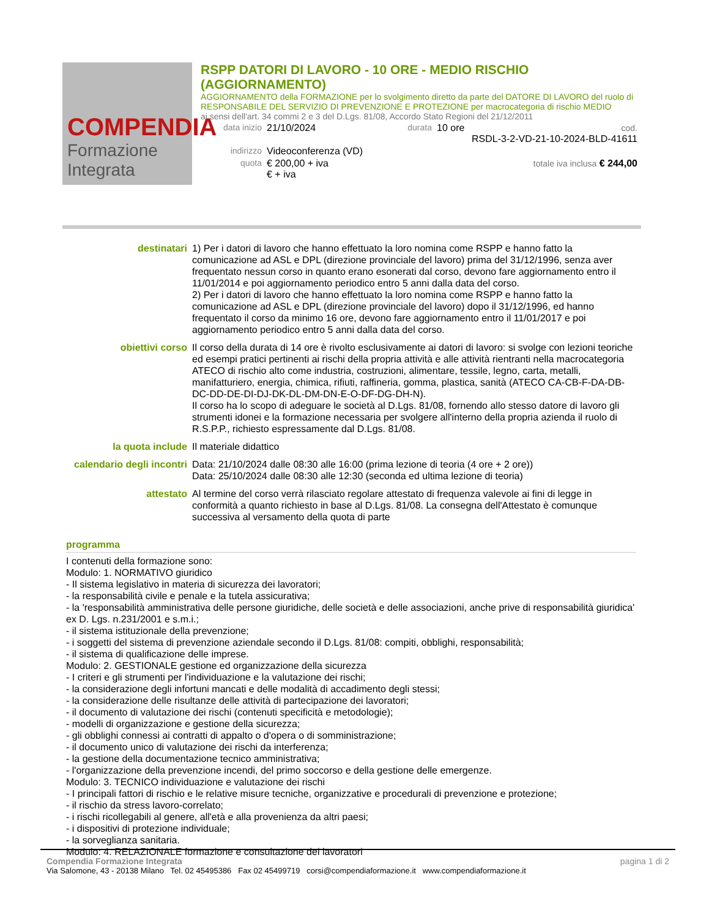COMPENDIA
Formazione Integrata
RSPP DATORI DI LAVORO - 10 ORE - MEDIO RISCHIO (AGGIORNAMENTO)
AGGIORNAMENTO della FORMAZIONE per lo svolgimento diretto da parte del DATORE DI LAVORO del ruolo di RESPONSABILE DEL SERVIZIO DI PREVENZIONE E PROTEZIONE per macrocategoria di rischio MEDIO
ai sensi dell'art. 34 commi 2 e 3 del D.Lgs. 81/08, Accordo Stato Regioni del 21/12/2011
data inizio 21/10/2024 durata 10 ore cod.
RSDL-3-2-VD-21-10-2024-BLD-41611
indirizzo Videoconferenza (VD)
quota € 200,00 + iva
€ + iva totale iva inclusa € 244,00
destinatari 1) Per i datori di lavoro che hanno effettuato la loro nomina come RSPP e hanno fatto la comunicazione ad ASL e DPL (direzione provinciale del lavoro) prima del 31/12/1996, senza aver frequentato nessun corso in quanto erano esonerati dal corso, devono fare aggiornamento entro il 11/01/2014 e poi aggiornamento periodico entro 5 anni dalla data del corso.
2) Per i datori di lavoro che hanno effettuato la loro nomina come RSPP e hanno fatto la comunicazione ad ASL e DPL (direzione provinciale del lavoro) dopo il 31/12/1996, ed hanno frequentato il corso da minimo 16 ore, devono fare aggiornamento entro il 11/01/2017 e poi aggiornamento periodico entro 5 anni dalla data del corso.
obiettivi corso Il corso della durata di 14 ore è rivolto esclusivamente ai datori di lavoro: si svolge con lezioni teoriche ed esempi pratici pertinenti ai rischi della propria attività e alle attività rientranti nella macrocategoria ATECO di rischio alto come industria, costruzioni, alimentare, tessile, legno, carta, metalli, manifatturiero, energia, chimica, rifiuti, raffineria, gomma, plastica, sanità (ATECO CA-CB-F-DA-DB-DC-DD-DE-DI-DJ-DK-DL-DM-DN-E-O-DF-DG-DH-N).
Il corso ha lo scopo di adeguare le società al D.Lgs. 81/08, fornendo allo stesso datore di lavoro gli strumenti idonei e la formazione necessaria per svolgere all'interno della propria azienda il ruolo di R.S.P.P., richiesto espressamente dal D.Lgs. 81/08.
la quota include Il materiale didattico
calendario degli incontri
Data: 21/10/2024 dalle 08:30 alle 16:00 (prima lezione di teoria (4 ore + 2 ore))
Data: 25/10/2024 dalle 08:30 alle 12:30 (seconda ed ultima lezione di teoria)
attestato Al termine del corso verrà rilasciato regolare attestato di frequenza valevole ai fini di legge in conformità a quanto richiesto in base al D.Lgs. 81/08. La consegna dell'Attestato è comunque successiva al versamento della quota di parte
programma
I contenuti della formazione sono:
Modulo: 1. NORMATIVO giuridico
- Il sistema legislativo in materia di sicurezza dei lavoratori;
- la responsabilità civile e penale e la tutela assicurativa;
- la 'responsabilità amministrativa delle persone giuridiche, delle società e delle associazioni, anche prive di responsabilità giuridica' ex D. Lgs. n.231/2001 e s.m.i.;
- il sistema istituzionale della prevenzione;
- i soggetti del sistema di prevenzione aziendale secondo il D.Lgs. 81/08: compiti, obblighi, responsabilità;
- il sistema di qualificazione delle imprese.
Modulo: 2. GESTIONALE gestione ed organizzazione della sicurezza
- I criteri e gli strumenti per l'individuazione e la valutazione dei rischi;
- la considerazione degli infortuni mancati e delle modalità di accadimento degli stessi;
- la considerazione delle risultanze delle attività di partecipazione dei lavoratori;
- il documento di valutazione dei rischi (contenuti specificità e metodologie);
- modelli di organizzazione e gestione della sicurezza;
- gli obblighi connessi ai contratti di appalto o d'opera o di somministrazione;
- il documento unico di valutazione dei rischi da interferenza;
- la gestione della documentazione tecnico amministrativa;
- l'organizzazione della prevenzione incendi, del primo soccorso e della gestione delle emergenze.
Modulo: 3. TECNICO individuazione e valutazione dei rischi
- I principali fattori di rischio e le relative misure tecniche, organizzative e procedurali di prevenzione e protezione;
- il rischio da stress lavoro-correlato;
- i rischi ricollegabili al genere, all'età e alla provenienza da altri paesi;
- i dispositivi di protezione individuale;
- la sorveglianza sanitaria.
Modulo: 4. RELAZIONALE formazione e consultazione dei lavoratori
Compendia Formazione Integrata pagina 1 di 2
Via Salomone, 43 - 20138 Milano Tel. 02 45495386 Fax 02 45499719 corsi@compendiaformazione.it www.compendiaformazione.it